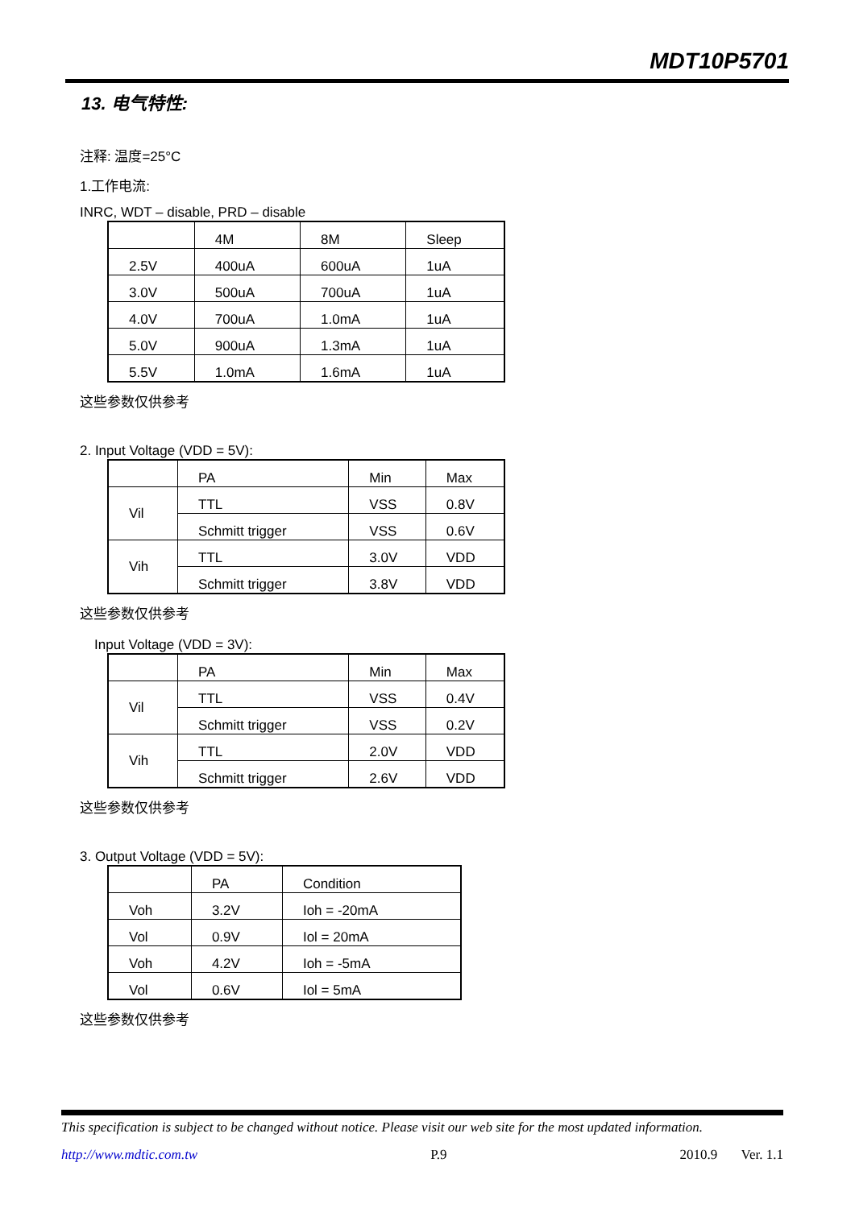MDT10P5701
13. 电气特性:
注释: 温度=25°C
1.工作电流:
INRC, WDT – disable, PRD – disable
| | 4M | 8M | Sleep |
| 2.5V | 400uA | 600uA | 1uA |
| 3.0V | 500uA | 700uA | 1uA |
| 4.0V | 700uA | 1.0mA | 1uA |
| 5.0V | 900uA | 1.3mA | 1uA |
| 5.5V | 1.0mA | 1.6mA | 1uA |
这些参数仅供参考
2. Input Voltage (VDD = 5V):
| | PA | Min | Max |
| Vil | TTL | VSS | 0.8V |
| | Schmitt trigger | VSS | 0.6V |
| Vih | TTL | 3.0V | VDD |
| | Schmitt trigger | 3.8V | VDD |
这些参数仅供参考
Input Voltage (VDD = 3V):
| | PA | Min | Max |
| Vil | TTL | VSS | 0.4V |
| | Schmitt trigger | VSS | 0.2V |
| Vih | TTL | 2.0V | VDD |
| | Schmitt trigger | 2.6V | VDD |
这些参数仅供参考
3. Output Voltage (VDD = 5V):
| | PA | Condition |
| Voh | 3.2V | Ioh = -20mA |
| Vol | 0.9V | Iol = 20mA |
| Voh | 4.2V | Ioh = -5mA |
| Vol | 0.6V | Iol = 5mA |
这些参数仅供参考
This specification is subject to be changed without notice. Please visit our web site for the most updated information.
http://www.mdtic.com.tw P.9 2010.9 Ver. 1.1